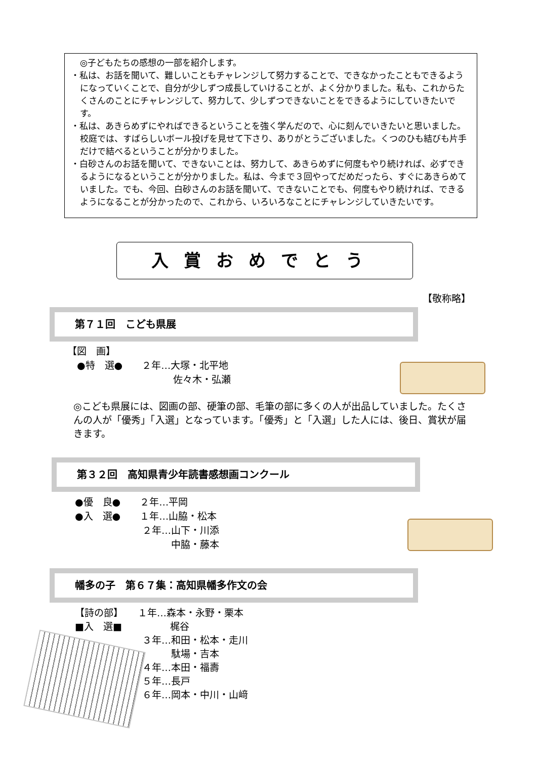◎子どもたちの感想の一部を紹介します。
・私は、お話を聞いて、難しいこともチャレンジして努力することで、できなかったこともできるようになっていくことで、自分が少しずつ成長していけることが、よく分かりました。私も、これからたくさんのことにチャレンジして、努力して、少しずつできないことをできるようにしていきたいです。
・私は、あきらめずにやればできるということを強く学んだので、心に刻んでいきたいと思いました。校庭では、すばらしいボール投げを見せて下さり、ありがとうございました。くつのひも結びも片手だけで結べるということが分かりました。
・白砂さんのお話を聞いて、できないことは、努力して、あきらめずに何度もやり続ければ、必ずできるようになるということが分かりました。私は、今まで３回やってだめだったら、すぐにあきらめていました。でも、今回、白砂さんのお話を聞いて、できないことでも、何度もやり続ければ、できるようになることが分かったので、これから、いろいろなことにチャレンジしていきたいです。
入賞おめでとう
【敬称略】
第７１回　こども県展
【図　画】
　●特　選●　　２年…大塚・北平地
　　　　　　　　　　　佐々木・弘瀬
◎こども県展には、図画の部、硬筆の部、毛筆の部に多くの人が出品していました。たくさんの人が「優秀」「入選」となっています。「優秀」と「入選」した人には、後日、賞状が届きます。
第３２回　高知県青少年読書感想画コンクール
●優　良●　　２年…平岡
●入　選●　　１年…山脇・松本
　　　　　　　２年…山下・川添
　　　　　　　　　　中脇・藤本
幡多の子　第６７集：高知県幡多作文の会
【詩の部】　　１年…森本・永野・栗本
■入　選■　　　　　梶谷
　　　　　　　３年…和田・松本・走川
　　　　　　　　　　駄場・吉本
　　　　　　　４年…本田・福壽
　　　　　　　５年…長戸
　　　　　　　６年…岡本・中川・山﨑